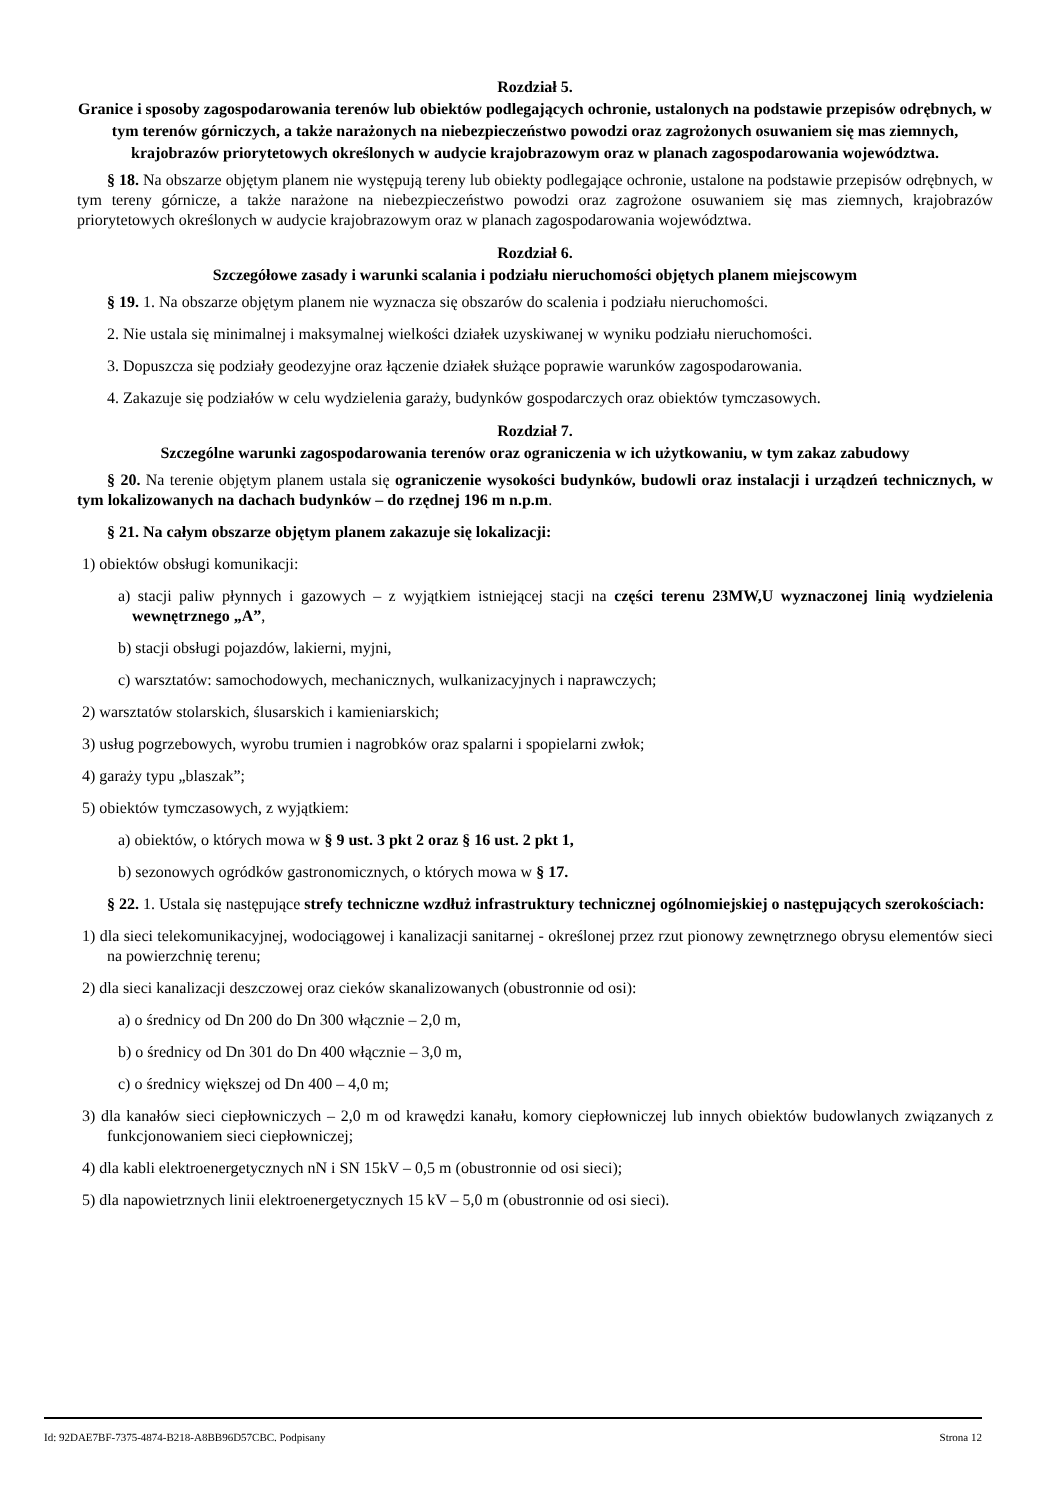Rozdział 5.
Granice i sposoby zagospodarowania terenów lub obiektów podlegających ochronie, ustalonych na podstawie przepisów odrębnych, w tym terenów górniczych, a także narażonych na niebezpieczeństwo powodzi oraz zagrożonych osuwaniem się mas ziemnych, krajobrazów priorytetowych określonych w audycie krajobrazowym oraz w planach zagospodarowania województwa.
§ 18. Na obszarze objętym planem nie występują tereny lub obiekty podlegające ochronie, ustalone na podstawie przepisów odrębnych, w tym tereny górnicze, a także narażone na niebezpieczeństwo powodzi oraz zagrożone osuwaniem się mas ziemnych, krajobrazów priorytetowych określonych w audycie krajobrazowym oraz w planach zagospodarowania województwa.
Rozdział 6.
Szczegółowe zasady i warunki scalania i podziału nieruchomości objętych planem miejscowym
§ 19. 1. Na obszarze objętym planem nie wyznacza się obszarów do scalenia i podziału nieruchomości.
2. Nie ustala się minimalnej i maksymalnej wielkości działek uzyskiwanej w wyniku podziału nieruchomości.
3. Dopuszcza się podziały geodezyjne oraz łączenie działek służące poprawie warunków zagospodarowania.
4. Zakazuje się podziałów w celu wydzielenia garaży, budynków gospodarczych oraz obiektów tymczasowych.
Rozdział 7.
Szczególne warunki zagospodarowania terenów oraz ograniczenia w ich użytkowaniu, w tym zakaz zabudowy
§ 20. Na terenie objętym planem ustala się ograniczenie wysokości budynków, budowli oraz instalacji i urządzeń technicznych, w tym lokalizowanych na dachach budynków – do rzędnej 196 m n.p.m.
§ 21. Na całym obszarze objętym planem zakazuje się lokalizacji:
1) obiektów obsługi komunikacji:
a) stacji paliw płynnych i gazowych – z wyjątkiem istniejącej stacji na części terenu 23MW,U wyznaczonej linią wydzielenia wewnętrznego „A”,
b) stacji obsługi pojazdów, lakierni, myjni,
c) warsztatów: samochodowych, mechanicznych, wulkanizacyjnych i naprawczych;
2) warsztatów stolarskich, ślusarskich i kamieniarskich;
3) usług pogrzebowych, wyrobu trumien i nagrobków oraz spalarni i spopielarni zwłok;
4) garaży typu „blaszak”;
5) obiektów tymczasowych, z wyjątkiem:
a) obiektów, o których mowa w § 9 ust. 3 pkt 2 oraz § 16 ust. 2 pkt 1,
b) sezonowych ogródków gastronomicznych, o których mowa w § 17.
§ 22. 1. Ustala się następujące strefy techniczne wzdłuż infrastruktury technicznej ogólnomiejskiej o następujących szerokościach:
1) dla sieci telekomunikacyjnej, wodociągowej i kanalizacji sanitarnej - określonej przez rzut pionowy zewnętrznego obrysu elementów sieci na powierzchnię terenu;
2) dla sieci kanalizacji deszczowej oraz cieków skanalizowanych (obustronnie od osi):
a) o średnicy od Dn 200 do Dn 300 włącznie – 2,0 m,
b) o średnicy od Dn 301 do Dn 400 włącznie – 3,0 m,
c) o średnicy większej od Dn 400 – 4,0 m;
3) dla kanałów sieci ciepłowniczych – 2,0 m od krawędzi kanału, komory ciepłowniczej lub innych obiektów budowlanych związanych z funkcjonowaniem sieci ciepłowniczej;
4) dla kabli elektroenergetycznych nN i SN 15kV – 0,5 m (obustronnie od osi sieci);
5) dla napowietrznych linii elektroenergetycznych 15 kV – 5,0 m (obustronnie od osi sieci).
Id: 92DAE7BF-7375-4874-B218-A8BB96D57CBC. Podpisany Strona 12